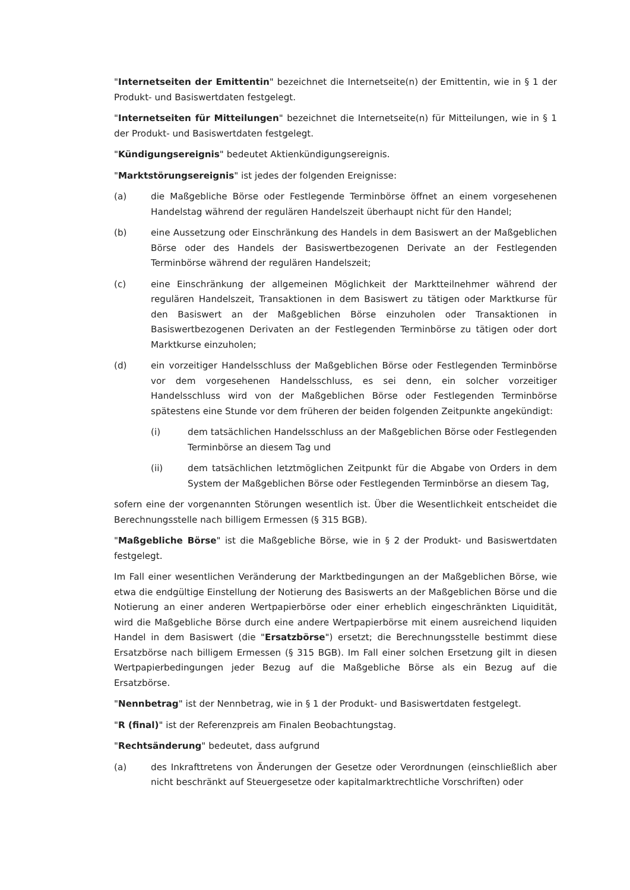"Internetseiten der Emittentin" bezeichnet die Internetseite(n) der Emittentin, wie in § 1 der Produkt- und Basiswertdaten festgelegt.
"Internetseiten für Mitteilungen" bezeichnet die Internetseite(n) für Mitteilungen, wie in § 1 der Produkt- und Basiswertdaten festgelegt.
"Kündigungsereignis" bedeutet Aktienkündigungsereignis.
"Marktstörungsereignis" ist jedes der folgenden Ereignisse:
(a) die Maßgebliche Börse oder Festlegende Terminbörse öffnet an einem vorgesehenen Handelstag während der regulären Handelszeit überhaupt nicht für den Handel;
(b) eine Aussetzung oder Einschränkung des Handels in dem Basiswert an der Maßgeblichen Börse oder des Handels der Basiswertbezogenen Derivate an der Festlegenden Terminbörse während der regulären Handelszeit;
(c) eine Einschränkung der allgemeinen Möglichkeit der Marktteilnehmer während der regulären Handelszeit, Transaktionen in dem Basiswert zu tätigen oder Marktkurse für den Basiswert an der Maßgeblichen Börse einzuholen oder Transaktionen in Basiswertbezogenen Derivaten an der Festlegenden Terminbörse zu tätigen oder dort Marktkurse einzuholen;
(d) ein vorzeitiger Handelsschluss der Maßgeblichen Börse oder Festlegenden Terminbörse vor dem vorgesehenen Handelsschluss, es sei denn, ein solcher vorzeitiger Handelsschluss wird von der Maßgeblichen Börse oder Festlegenden Terminbörse spätestens eine Stunde vor dem früheren der beiden folgenden Zeitpunkte angekündigt:
(i) dem tatsächlichen Handelsschluss an der Maßgeblichen Börse oder Festlegenden Terminbörse an diesem Tag und
(ii) dem tatsächlichen letztmöglichen Zeitpunkt für die Abgabe von Orders in dem System der Maßgeblichen Börse oder Festlegenden Terminbörse an diesem Tag,
sofern eine der vorgenannten Störungen wesentlich ist. Über die Wesentlichkeit entscheidet die Berechnungsstelle nach billigem Ermessen (§ 315 BGB).
"Maßgebliche Börse" ist die Maßgebliche Börse, wie in § 2 der Produkt- und Basiswertdaten festgelegt.
Im Fall einer wesentlichen Veränderung der Marktbedingungen an der Maßgeblichen Börse, wie etwa die endgültige Einstellung der Notierung des Basiswerts an der Maßgeblichen Börse und die Notierung an einer anderen Wertpapierbörse oder einer erheblich eingeschränkten Liquidität, wird die Maßgebliche Börse durch eine andere Wertpapierbörse mit einem ausreichend liquiden Handel in dem Basiswert (die "Ersatzbörse") ersetzt; die Berechnungsstelle bestimmt diese Ersatzbörse nach billigem Ermessen (§ 315 BGB). Im Fall einer solchen Ersetzung gilt in diesen Wertpapierbedingungen jeder Bezug auf die Maßgebliche Börse als ein Bezug auf die Ersatzbörse.
"Nennbetrag" ist der Nennbetrag, wie in § 1 der Produkt- und Basiswertdaten festgelegt.
"R (final)" ist der Referenzpreis am Finalen Beobachtungstag.
"Rechtsänderung" bedeutet, dass aufgrund
(a) des Inkrafttretens von Änderungen der Gesetze oder Verordnungen (einschließlich aber nicht beschränkt auf Steuergesetze oder kapitalmarktrechtliche Vorschriften) oder